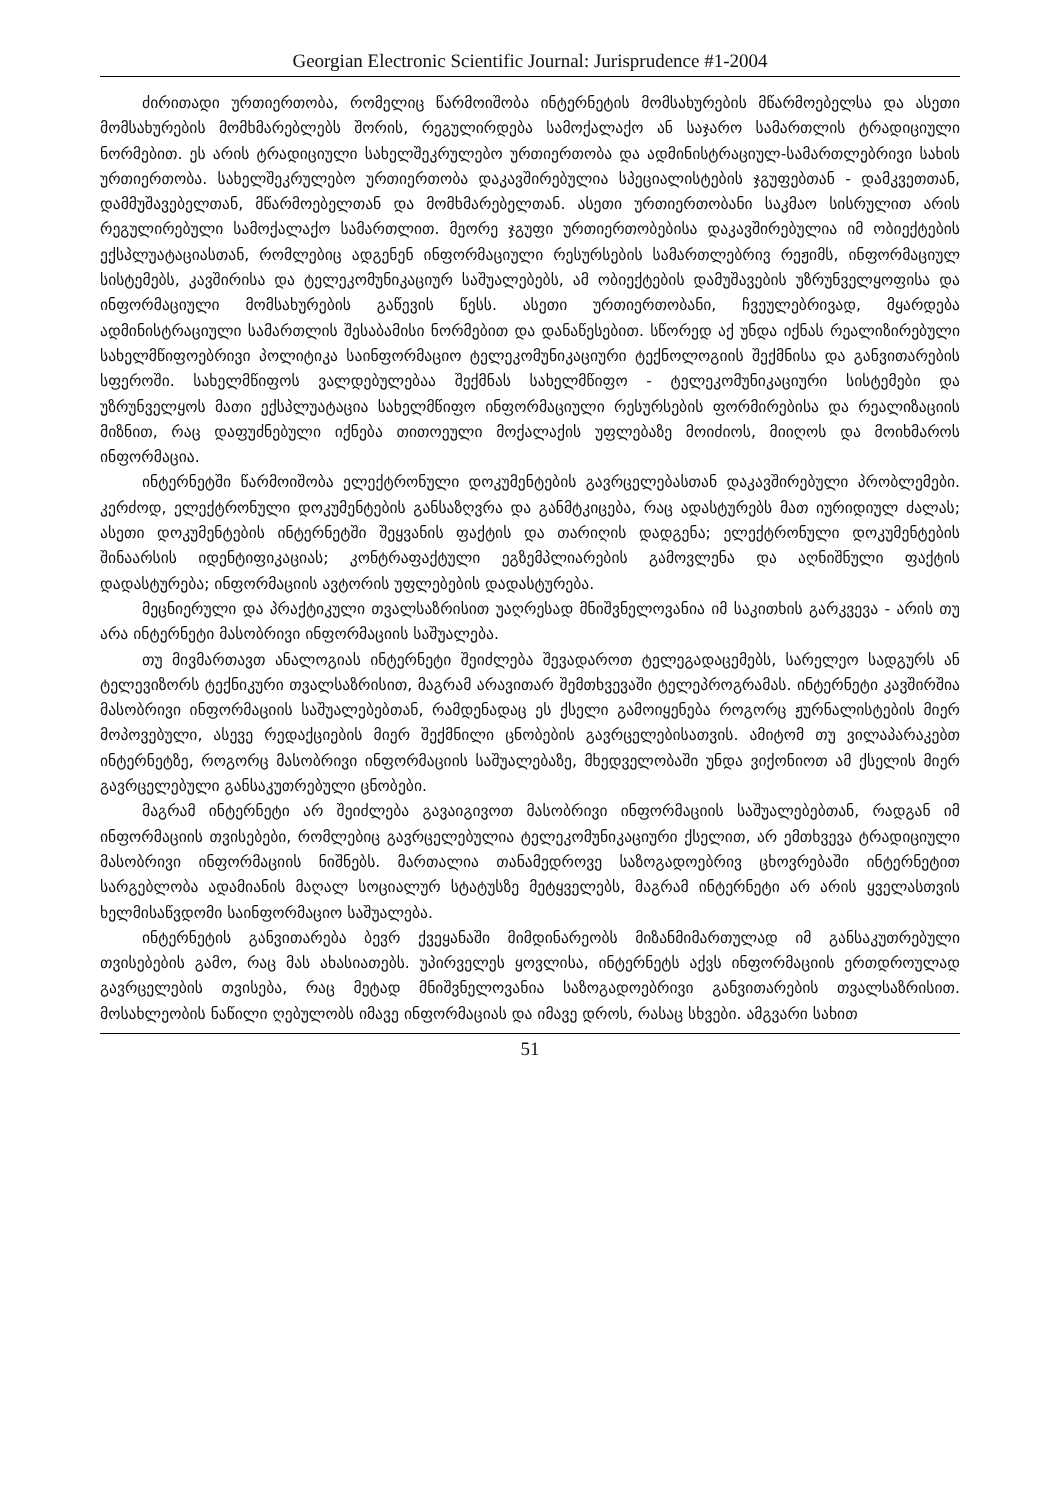Georgian Electronic Scientific Journal: Jurisprudence #1-2004
ძირითადი ურთიერთობა, რომელიც წარმოიშობა ინტერნეტის მომსახურების მწარმოებელსა და ასეთი მომსახურების მომხმარებლებს შორის, რეგულირდება სამოქალაქო ან საჯარო სამართლის ტრადიციული ნორმებით. ეს არის ტრადიციული სახელშეკრულებო ურთიერთობა და ადმინისტრაციულ-სამართლებრივი სახის ურთიერთობა. სახელშეკრულებო ურთიერთობა დაკავშირებულია სპეციალისტების ჯგუფებთან - დამკვეთთან, დამმუშავებელთან, მწარმოებელთან და მომხმარებელთან. ასეთი ურთიერთობანი საკმაო სისრულით არის რეგულირებული სამოქალაქო სამართლით. მეორე ჯგუფი ურთიერთობებისა დაკავშირებულია იმ ობიექტების ექსპლუატაციასთან, რომლებიც ადგენენ ინფორმაციული რესურსების სამართლებრივ რეჟიმს, ინფორმაციულ სისტემებს, კავშირისა და ტელეკომუნიკაციურ საშუალებებს, ამ ობიექტების დამუშავების უზრუნველყოფისა და ინფორმაციული მომსახურების გაწევის წესს. ასეთი ურთიერთობანი, ჩვეულებრივად, მყარდება ადმინისტრაციული სამართლის შესაბამისი ნორმებით და დანაწესებით. სწორედ აქ უნდა იქნას რეალიზირებული სახელმწიფოებრივი პოლიტიკა საინფორმაციო ტელეკომუნიკაციური ტექნოლოგიის შექმნისა და განვითარების სფეროში. სახელმწიფოს ვალდებულებაა შექმნას სახელმწიფო - ტელეკომუნიკაციური სისტემები და უზრუნველყოს მათი ექსპლუატაცია სახელმწიფო ინფორმაციული რესურსების ფორმირებისა და რეალიზაციის მიზნით, რაც დაფუძნებული იქნება თითოეული მოქალაქის უფლებაზე მოიძიოს, მიიღოს და მოიხმაროს ინფორმაცია.
ინტერნეტში წარმოიშობა ელექტრონული დოკუმენტების გავრცელებასთან დაკავშირებული პრობლემები. კერძოდ, ელექტრონული დოკუმენტების განსაზღვრა და განმტკიცება, რაც ადასტურებს მათ იურიდიულ ძალას; ასეთი დოკუმენტების ინტერნეტში შეყვანის ფაქტის და თარიღის დადგენა; ელექტრონული დოკუმენტების შინაარსის იდენტიფიკაციას; კონტრაფაქტული ეგზემპლიარების გამოვლენა და აღნიშნული ფაქტის დადასტურება; ინფორმაციის ავტორის უფლებების დადასტურება.
მეცნიერული და პრაქტიკული თვალსაზრისით უაღრესად მნიშვნელოვანია იმ საკითხის გარკვევა - არის თუ არა ინტერნეტი მასობრივი ინფორმაციის საშუალება.
თუ მივმართავთ ანალოგიას ინტერნეტი შეიძლება შევადაროთ ტელეგადაცემებს, სარელეო სადგურს ან ტელევიზორს ტექნიკური თვალსაზრისით, მაგრამ არავითარ შემთხვევაში ტელეპროგრამას. ინტერნეტი კავშირშია მასობრივი ინფორმაციის საშუალებებთან, რამდენადაც ეს ქსელი გამოიყენება როგორც ჟურნალისტების მიერ მოპოვებული, ასევე რედაქციების მიერ შექმნილი ცნობების გავრცელებისათვის. ამიტომ თუ ვილაპარაკებთ ინტერნეტზე, როგორც მასობრივი ინფორმაციის საშუალებაზე, მხედველობაში უნდა ვიქონიოთ ამ ქსელის მიერ გავრცელებული განსაკუთრებული ცნობები.
მაგრამ ინტერნეტი არ შეიძლება გავაიგივოთ მასობრივი ინფორმაციის საშუალებებთან, რადგან იმ ინფორმაციის თვისებები, რომლებიც გავრცელებულია ტელეკომუნიკაციური ქსელით, არ ემთხვევა ტრადიციული მასობრივი ინფორმაციის ნიშნებს. მართალია თანამედროვე საზოგადოებრივ ცხოვრებაში ინტერნეტით სარგებლობა ადამიანის მაღალ სოციალურ სტატუსზე მეტყველებს, მაგრამ ინტერნეტი არ არის ყველასთვის ხელმისაწვდომი საინფორმაციო საშუალება.
ინტერნეტის განვითარება ბევრ ქვეყანაში მიმდინარეობს მიზანმიმართულად იმ განსაკუთრებული თვისებების გამო, რაც მას ახასიათებს. უპირველეს ყოვლისა, ინტერნეტს აქვს ინფორმაციის ერთდროულად გავრცელების თვისება, რაც მეტად მნიშვნელოვანია საზოგადოებრივი განვითარების თვალსაზრისით. მოსახლეობის ნაწილი ღებულობს იმავე ინფორმაციას და იმავე დროს, რასაც სხვები. ამგვარი სახით
51